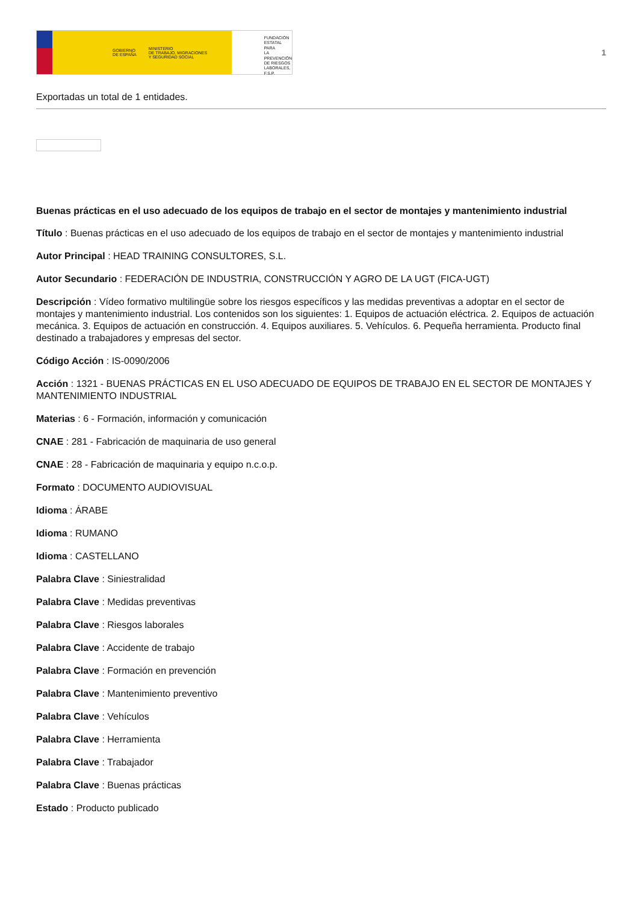GOBIERNO
DE ESPAÑA MINISTERIO
DE TRABAJO, MIGRACIONES
Y SEGURIDAD SOCIAL
FUNDACIÓN
ESTATAL PARA
LA PREVENCIÓN
DE RIESGOS
LABORALES, F.S.P.
1
Exportadas un total de 1 entidades.
Buenas prácticas en el uso adecuado de los equipos de trabajo en el sector de montajes y mantenimiento industrial
Título : Buenas prácticas en el uso adecuado de los equipos de trabajo en el sector de montajes y mantenimiento industrial
Autor Principal : HEAD TRAINING CONSULTORES, S.L.
Autor Secundario : FEDERACIÓN DE INDUSTRIA, CONSTRUCCIÓN Y AGRO DE LA UGT (FICA-UGT)
Descripción : Vídeo formativo multilingüe sobre los riesgos específicos y las medidas preventivas a adoptar en el sector de montajes y mantenimiento industrial. Los contenidos son los siguientes: 1. Equipos de actuación eléctrica. 2. Equipos de actuación mecánica. 3. Equipos de actuación en construcción. 4. Equipos auxiliares. 5. Vehículos. 6. Pequeña herramienta. Producto final destinado a trabajadores y empresas del sector.
Código Acción : IS-0090/2006
Acción : 1321 - BUENAS PRÁCTICAS EN EL USO ADECUADO DE EQUIPOS DE TRABAJO EN EL SECTOR DE MONTAJES Y MANTENIMIENTO INDUSTRIAL
Materias : 6 - Formación, información y comunicación
CNAE : 281 - Fabricación de maquinaria de uso general
CNAE : 28 - Fabricación de maquinaria y equipo n.c.o.p.
Formato : DOCUMENTO AUDIOVISUAL
Idioma : ÁRABE
Idioma : RUMANO
Idioma : CASTELLANO
Palabra Clave : Siniestralidad
Palabra Clave : Medidas preventivas
Palabra Clave : Riesgos laborales
Palabra Clave : Accidente de trabajo
Palabra Clave : Formación en prevención
Palabra Clave : Mantenimiento preventivo
Palabra Clave : Vehículos
Palabra Clave : Herramienta
Palabra Clave : Trabajador
Palabra Clave : Buenas prácticas
Estado : Producto publicado